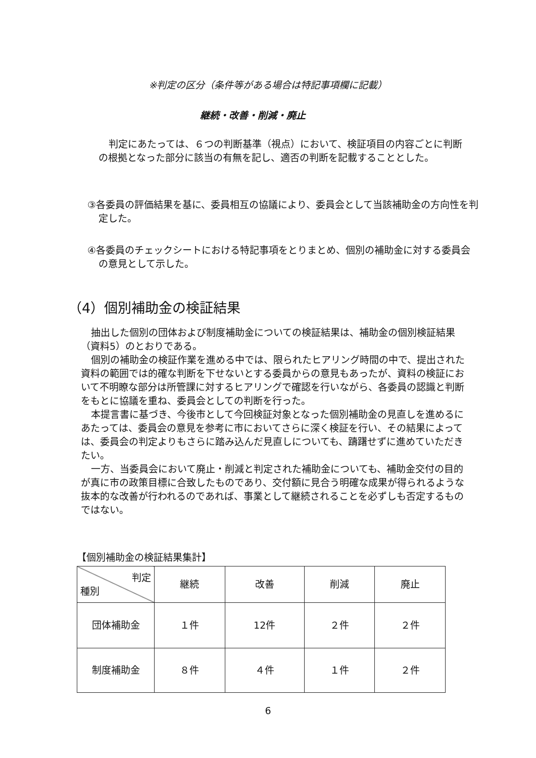※判定の区分（条件等がある場合は特記事項欄に記載）
継続・改善・削減・廃止
判定にあたっては、６つの判断基準（視点）において、検証項目の内容ごとに判断の根拠となった部分に該当の有無を記し、適否の判断を記載することとした。
③各委員の評価結果を基に、委員相互の協議により、委員会として当該補助金の方向性を判定した。
④各委員のチェックシートにおける特記事項をとりまとめ、個別の補助金に対する委員会の意見として示した。
（4）個別補助金の検証結果
抽出した個別の団体および制度補助金についての検証結果は、補助金の個別検証結果（資料5）のとおりである。
個別の補助金の検証作業を進める中では、限られたヒアリング時間の中で、提出された資料の範囲では的確な判断を下せないとする委員からの意見もあったが、資料の検証において不明瞭な部分は所管課に対するヒアリングで確認を行いながら、各委員の認識と判断をもとに協議を重ね、委員会としての判断を行った。
本提言書に基づき、今後市として今回検証対象となった個別補助金の見直しを進めるにあたっては、委員会の意見を参考に市においてさらに深く検証を行い、その結果によっては、委員会の判定よりもさらに踏み込んだ見直しについても、躊躇せずに進めていただきたい。
一方、当委員会において廃止・削減と判定された補助金についても、補助金交付の目的が真に市の政策目標に合致したものであり、交付額に見合う明確な成果が得られるような抜本的な改善が行われるのであれば、事業として継続されることを必ずしも否定するものではない。
【個別補助金の検証結果集計】
| 判定 種別 | 継続 | 改善 | 削減 | 廃止 |
| --- | --- | --- | --- | --- |
| 団体補助金 | １件 | 12件 | ２件 | ２件 |
| 制度補助金 | ８件 | ４件 | １件 | ２件 |
6